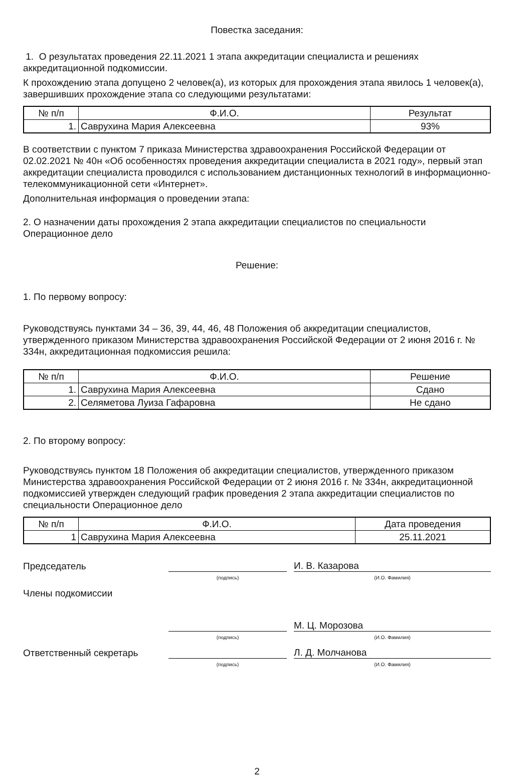Повестка заседания:
1. О результатах проведения 22.11.2021 1 этапа аккредитации специалиста и решениях аккредитационной подкомиссии.
К прохождению этапа допущено 2 человек(а), из которых для прохождения этапа явилось 1 человек(а), завершивших прохождение этапа со следующими результатами:
| № п/п | Ф.И.О. | Результат |
| --- | --- | --- |
| 1. | Саврухина Мария Алексеевна | 93% |
В соответствии с пунктом 7 приказа Министерства здравоохранения Российской Федерации от 02.02.2021 № 40н «Об особенностях проведения аккредитации специалиста в 2021 году», первый этап аккредитации специалиста проводился с использованием дистанционных технологий в информационно-телекоммуникационной сети «Интернет».
Дополнительная информация о проведении этапа:
2. О назначении даты прохождения 2 этапа аккредитации специалистов по специальности Операционное дело
Решение:
1. По первому вопросу:
Руководствуясь пунктами 34 – 36, 39, 44, 46, 48 Положения об аккредитации специалистов, утвержденного приказом Министерства здравоохранения Российской Федерации от 2 июня 2016 г. № 334н, аккредитационная подкомиссия решила:
| № п/п | Ф.И.О. | Решение |
| --- | --- | --- |
| 1. | Саврухина Мария Алексеевна | Сдано |
| 2. | Селяметова Луиза Гафаровна | Не сдано |
2. По второму вопросу:
Руководствуясь пунктом 18 Положения об аккредитации специалистов, утвержденного приказом Министерства здравоохранения Российской Федерации от 2 июня 2016 г. № 334н, аккредитационной подкомиссией утвержден следующий график проведения 2 этапа аккредитации специалистов по специальности Операционное дело
| № п/п | Ф.И.О. | Дата проведения |
| --- | --- | --- |
| 1 | Саврухина Мария Алексеевна | 25.11.2021 |
Председатель
И. В. Казарова
(подпись) (И.О. Фамилия)
Члены подкомиссии
М. Ц. Морозова
(подпись) (И.О. Фамилия)
Ответственный секретарь
Л. Д. Молчанова
(подпись) (И.О. Фамилия)
2